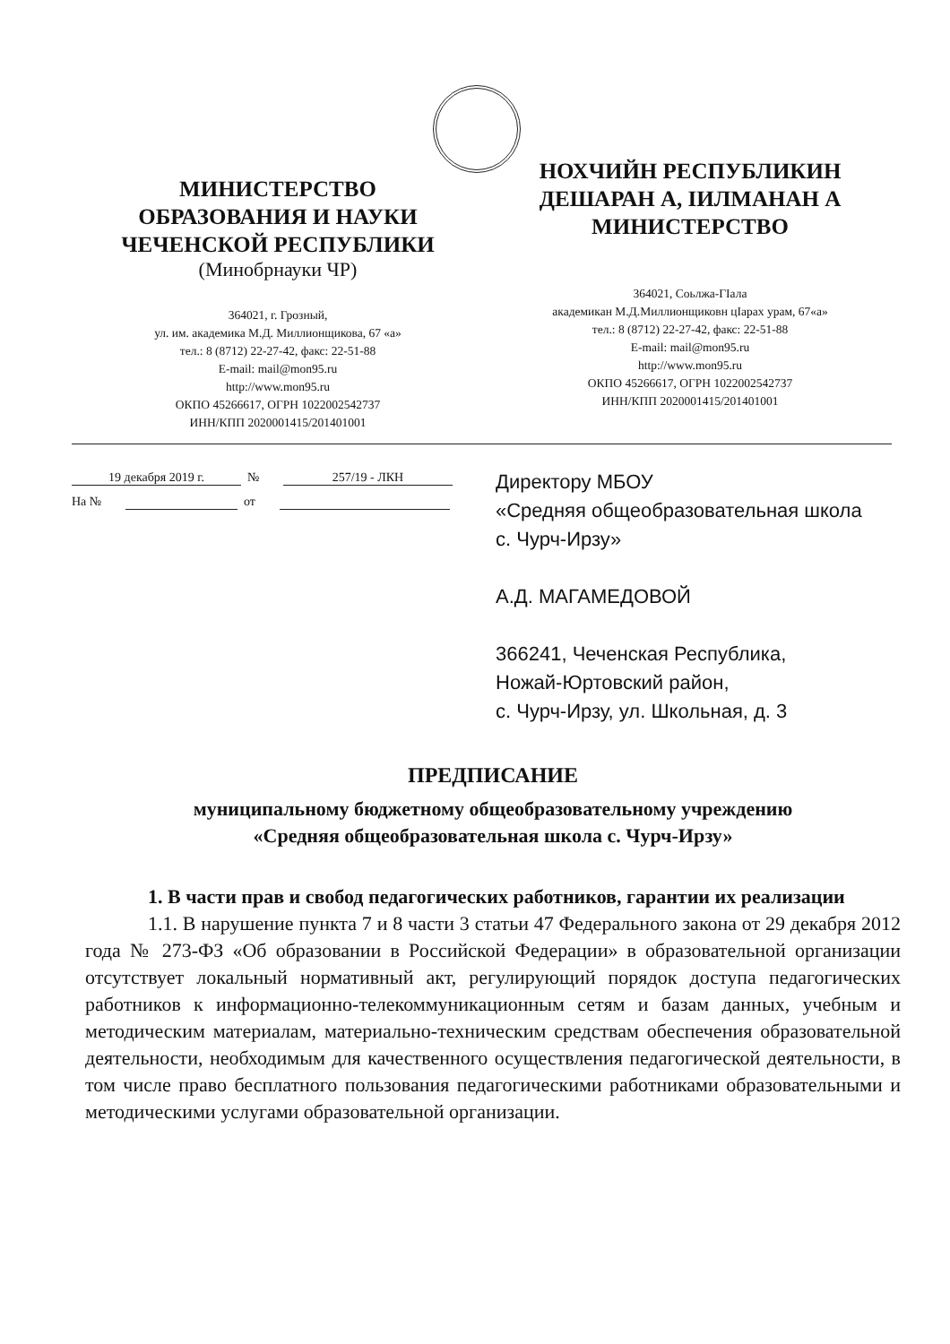МИНИСТЕРСТВО
ОБРАЗОВАНИЯ И НАУКИ
ЧЕЧЕНСКОЙ РЕСПУБЛИКИ
(Минобрнауки ЧР)
364021, г. Грозный,
ул. им. академика М.Д. Миллионщикова, 67 «а»
тел.: 8 (8712) 22-27-42, факс: 22-51-88
E-mail: mail@mon95.ru
http://www.mon95.ru
ОКПО 45266617, ОГРН 1022002542737
ИНН/КПП 2020001415/201401001
НОХЧИЙН РЕСПУБЛИКИН
ДЕШАРАН А, IИЛМАНАН А
МИНИСТЕРСТВО
364021, Соьлжа-ГIала
академикан М.Д.Миллионщиковн цIарах урам, 67«а»
тел.: 8 (8712) 22-27-42, факс: 22-51-88
E-mail: mail@mon95.ru
http://www.mon95.ru
ОКПО 45266617, ОГРН 1022002542737
ИНН/КПП 2020001415/201401001
19 декабря 2019 г. № 257/19 - ЛКН
На № от
Директору МБОУ
«Средняя общеобразовательная школа с. Чурч-Ирзу»
А.Д. МАГАМЕДОВОЙ
366241, Чеченская Республика,
Ножай-Юртовский район,
с. Чурч-Ирзу, ул. Школьная, д. 3
ПРЕДПИСАНИЕ
муниципальному бюджетному общеобразовательному учреждению
«Средняя общеобразовательная школа с. Чурч-Ирзу»
1. В части прав и свобод педагогических работников, гарантии их реализации
1.1. В нарушение пункта 7 и 8 части 3 статьи 47 Федерального закона от 29 декабря 2012 года № 273-ФЗ «Об образовании в Российской Федерации» в образовательной организации отсутствует локальный нормативный акт, регулирующий порядок доступа педагогических работников к информационно-телекоммуникационным сетям и базам данных, учебным и методическим материалам, материально-техническим средствам обеспечения образовательной деятельности, необходимым для качественного осуществления педагогической деятельности, в том числе право бесплатного пользования педагогическими работниками образовательными и методическими услугами образовательной организации.